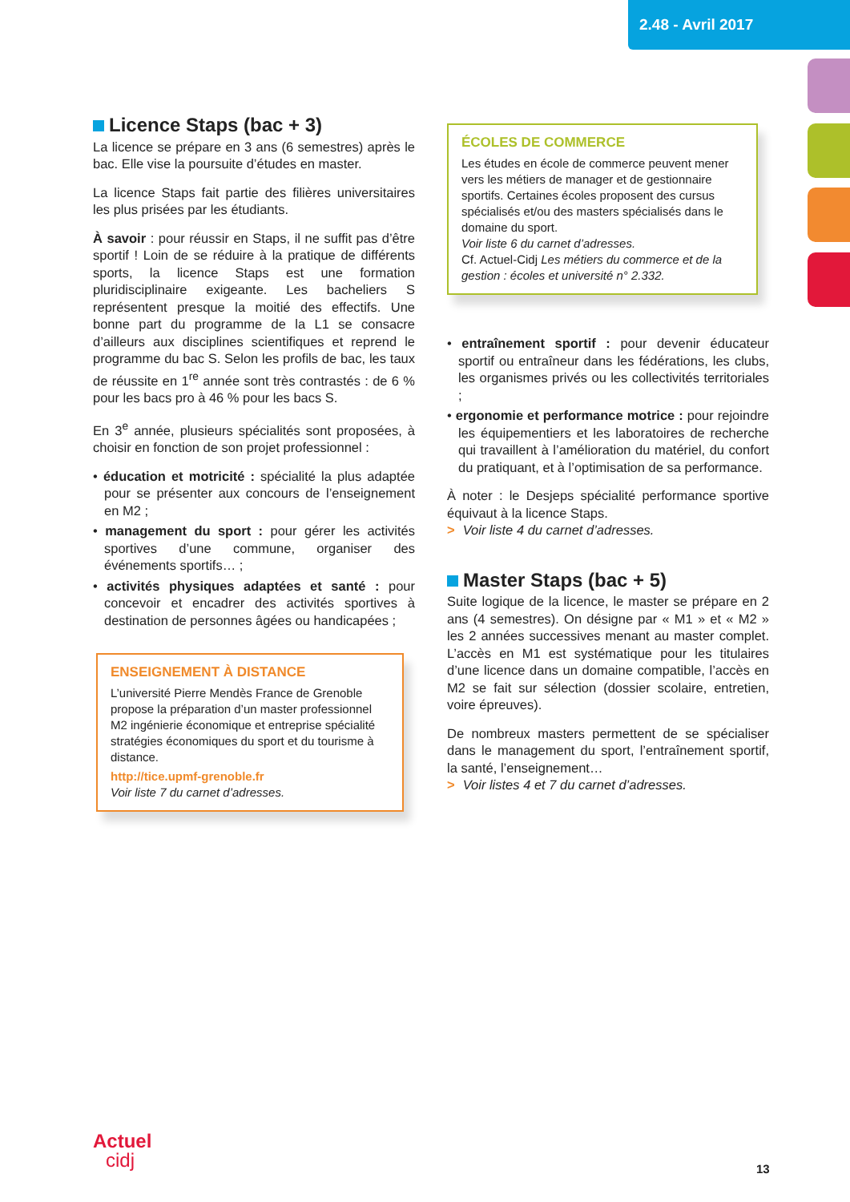2.48 - Avril 2017
Licence Staps (bac + 3)
La licence se prépare en 3 ans (6 semestres) après le bac. Elle vise la poursuite d’études en master.
La licence Staps fait partie des filières universitaires les plus prisées par les étudiants.
À savoir : pour réussir en Staps, il ne suffit pas d’être sportif ! Loin de se réduire à la pratique de différents sports, la licence Staps est une formation pluridisciplinaire exigeante. Les bacheliers S représentent presque la moitié des effectifs. Une bonne part du programme de la L1 se consacre d’ailleurs aux disciplines scientifiques et reprend le programme du bac S. Selon les profils de bac, les taux de réussite en 1<sup>re</sup> année sont très contrastés : de 6 % pour les bacs pro à 46 % pour les bacs S.
En 3<sup>e</sup> année, plusieurs spécialités sont proposées, à choisir en fonction de son projet professionnel :
• éducation et motricité : spécialité la plus adaptée pour se présenter aux concours de l’enseignement en M2 ;
• management du sport : pour gérer les activités sportives d’une commune, organiser des événements sportifs… ;
• activités physiques adaptées et santé : pour concevoir et encadrer des activités sportives à destination de personnes âgées ou handicapées ;
ENSEIGNEMENT À DISTANCE
L’université Pierre Mendès France de Grenoble propose la préparation d’un master professionnel M2 ingénierie économique et entreprise spécialité stratégies économiques du sport et du tourisme à distance.
http://tice.upmf-grenoble.fr
Voir liste 7 du carnet d’adresses.
ÉCOLES DE COMMERCE
Les études en école de commerce peuvent mener vers les métiers de manager et de gestionnaire sportifs. Certaines écoles proposent des cursus spécialisés et/ou des masters spécialisés dans le domaine du sport.
Voir liste 6 du carnet d’adresses.
Cf. Actuel-Cidj Les métiers du commerce et de la gestion : écoles et université n° 2.332.
• entraînement sportif : pour devenir éducateur sportif ou entraîneur dans les fédérations, les clubs, les organismes privés ou les collectivités territoriales ;
• ergonomie et performance motrice : pour rejoindre les équipementiers et les laboratoires de recherche qui travaillent à l’amélioration du matériel, du confort du pratiquant, et à l’optimisation de sa performance.
À noter : le Desjeps spécialité performance sportive équivaut à la licence Staps.
> Voir liste 4 du carnet d’adresses.
Master Staps (bac + 5)
Suite logique de la licence, le master se prépare en 2 ans (4 semestres). On désigne par « M1 » et « M2 » les 2 années successives menant au master complet. L’accès en M1 est systématique pour les titulaires d’une licence dans un domaine compatible, l’accès en M2 se fait sur sélection (dossier scolaire, entretien, voire épreuves).
De nombreux masters permettent de se spécialiser dans le management du sport, l’entraînement sportif, la santé, l’enseignement…
> Voir listes 4 et 7 du carnet d’adresses.
Actuel
cidj
13